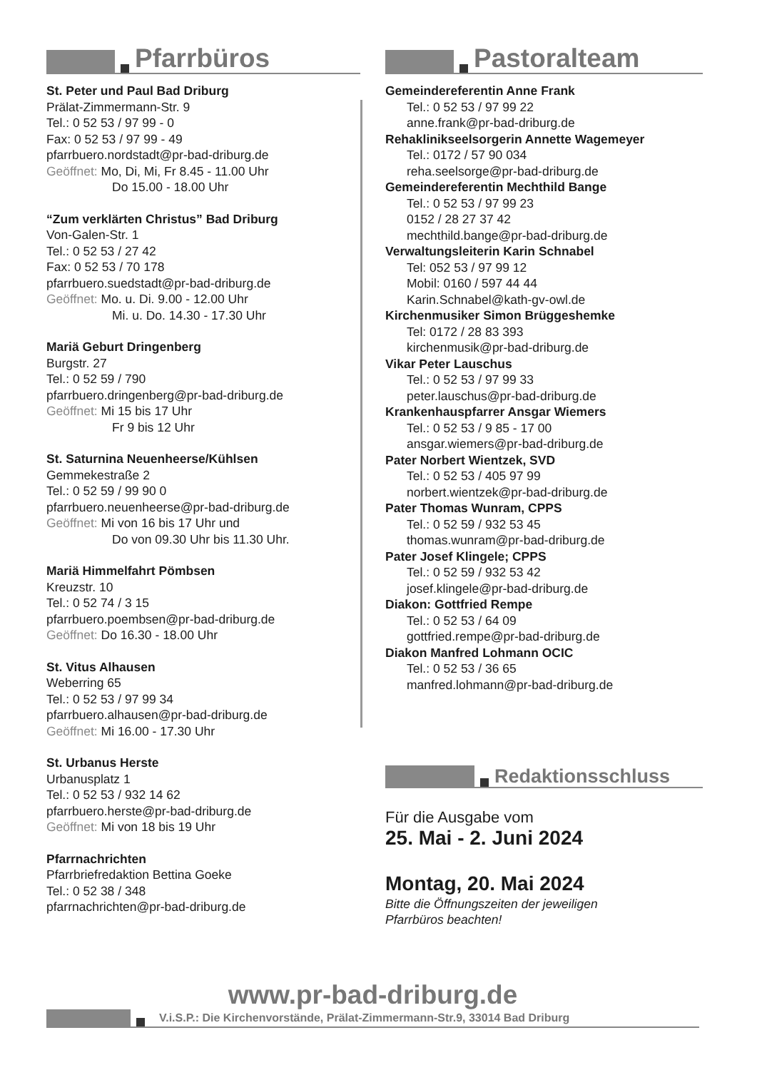Pfarrbüros
St. Peter und Paul Bad Driburg
Prälat-Zimmermann-Str. 9
Tel.: 0 52 53 / 97 99 - 0
Fax: 0 52 53 / 97 99 - 49
pfarrbuero.nordstadt@pr-bad-driburg.de
Geöffnet: Mo, Di, Mi, Fr 8.45 - 11.00 Uhr
Do 15.00 - 18.00 Uhr
“Zum verklärten Christus” Bad Driburg
Von-Galen-Str. 1
Tel.: 0 52 53 / 27 42
Fax: 0 52 53 / 70 178
pfarrbuero.suedstadt@pr-bad-driburg.de
Geöffnet: Mo. u. Di. 9.00 - 12.00 Uhr
Mi. u. Do. 14.30 - 17.30 Uhr
Mariä Geburt Dringenberg
Burgstr. 27
Tel.: 0 52 59 / 790
pfarrbuero.dringenberg@pr-bad-driburg.de
Geöffnet: Mi 15 bis 17 Uhr
Fr 9 bis 12 Uhr
St. Saturnina Neuenheerse/Kühlsen
Gemmekestraße 2
Tel.: 0 52 59 / 99 90 0
pfarrbuero.neuenheerse@pr-bad-driburg.de
Geöffnet: Mi von 16 bis 17 Uhr und
Do von 09.30 Uhr bis 11.30 Uhr.
Mariä Himmelfahrt Pömbsen
Kreuzstr. 10
Tel.: 0 52 74 / 3 15
pfarrbuero.poembsen@pr-bad-driburg.de
Geöffnet: Do 16.30 - 18.00 Uhr
St. Vitus Alhausen
Weberring 65
Tel.: 0 52 53 / 97 99 34
pfarrbuero.alhausen@pr-bad-driburg.de
Geöffnet: Mi 16.00 - 17.30 Uhr
St. Urbanus Herste
Urbanusplatz 1
Tel.: 0 52 53 / 932 14 62
pfarrbuero.herste@pr-bad-driburg.de
Geöffnet: Mi von 18 bis 19 Uhr
Pfarrnachrichten
Pfarrbriefredaktion Bettina Goeke
Tel.: 0 52 38 / 348
pfarrnachrichten@pr-bad-driburg.de
Pastoralteam
Gemeindereferentin Anne Frank
Tel.: 0 52 53 / 97 99 22
anne.frank@pr-bad-driburg.de
Rehaklinikseelsorgerin Annette Wagemeyer
Tel.: 0172 / 57 90 034
reha.seelsorge@pr-bad-driburg.de
Gemeindereferentin Mechthild Bange
Tel.: 0 52 53 / 97 99 23
0152 / 28 27 37 42
mechthild.bange@pr-bad-driburg.de
Verwaltungsleiterin Karin Schnabel
Tel: 052 53 / 97 99 12
Mobil: 0160 / 597 44 44
Karin.Schnabel@kath-gv-owl.de
Kirchenmusiker Simon Brüggeshemke
Tel: 0172 / 28 83 393
kirchenmusik@pr-bad-driburg.de
Vikar Peter Lauschus
Tel.: 0 52 53 / 97 99 33
peter.lauschus@pr-bad-driburg.de
Krankenhauspfarrer Ansgar Wiemers
Tel.: 0 52 53 / 9 85 - 17 00
ansgar.wiemers@pr-bad-driburg.de
Pater Norbert Wientzek, SVD
Tel.: 0 52 53 / 405 97 99
norbert.wientzek@pr-bad-driburg.de
Pater Thomas Wunram, CPPS
Tel.: 0 52 59 / 932 53 45
thomas.wunram@pr-bad-driburg.de
Pater Josef Klingele; CPPS
Tel.: 0 52 59 / 932 53 42
josef.klingele@pr-bad-driburg.de
Diakon: Gottfried Rempe
Tel.: 0 52 53 / 64 09
gottfried.rempe@pr-bad-driburg.de
Diakon Manfred Lohmann OCIC
Tel.: 0 52 53 / 36 65
manfred.lohmann@pr-bad-driburg.de
Redaktionsschluss
Für die Ausgabe vom
25. Mai - 2. Juni 2024
Montag, 20. Mai 2024
Bitte die Öffnungszeiten der jeweiligen
Pfarrbüros beachten!
www.pr-bad-driburg.de
V.i.S.P.: Die Kirchenvorstände, Prälat-Zimmermann-Str.9, 33014 Bad Driburg